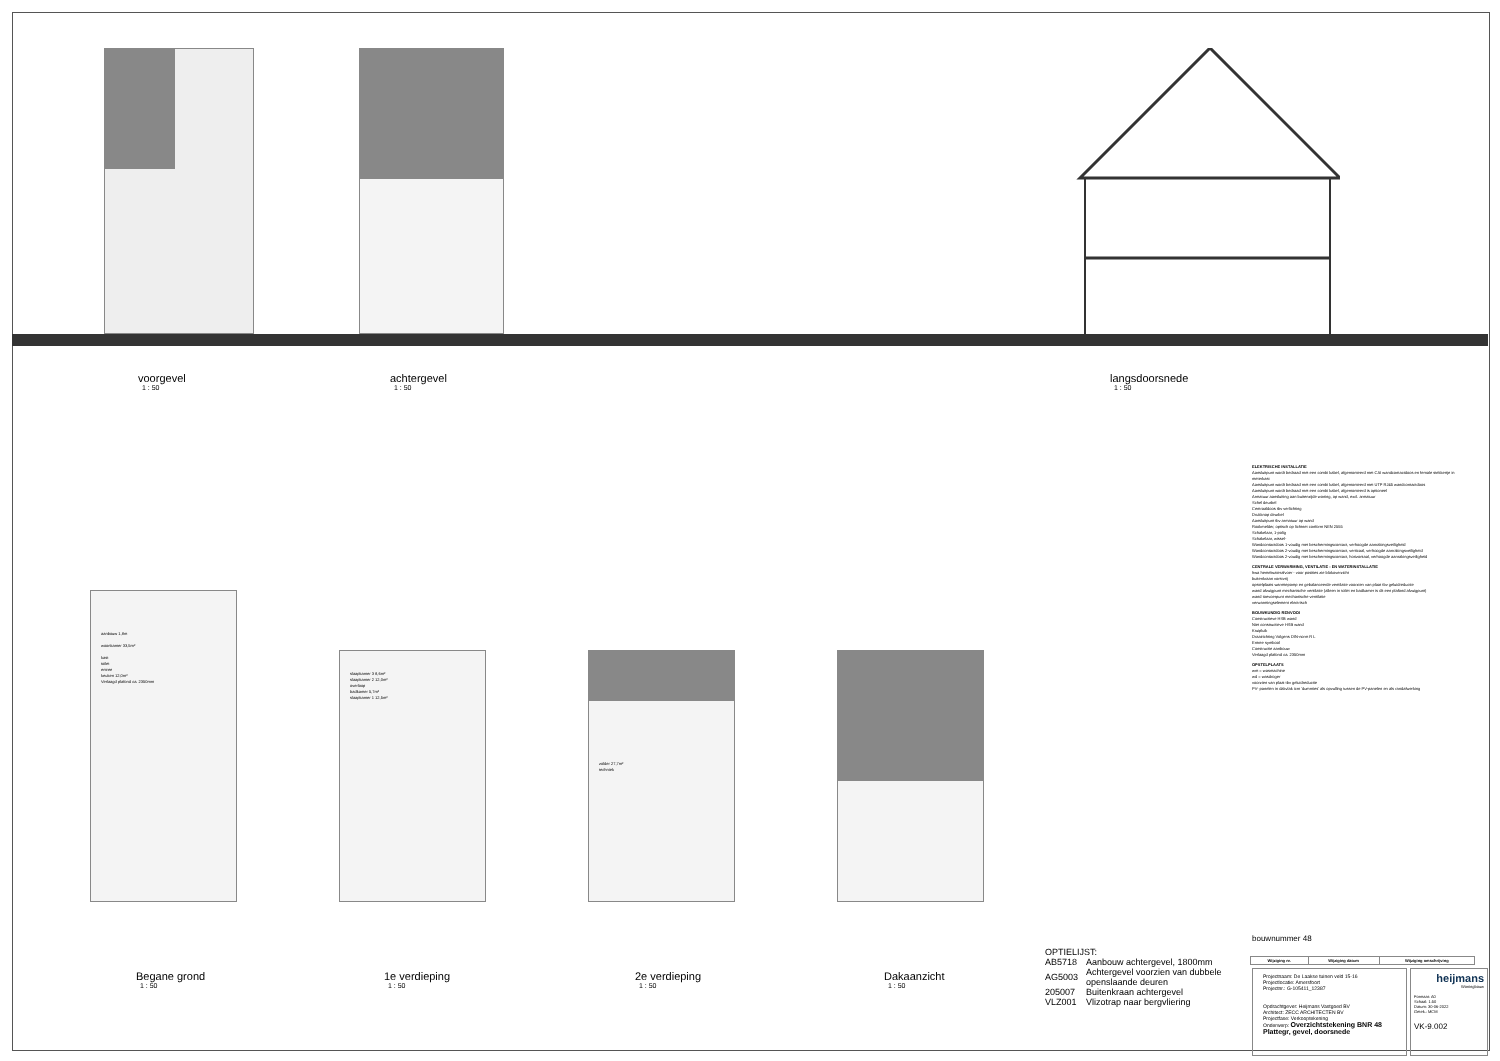voorgevel
1 : 50
achtergevel
1 : 50
langsdoorsnede
1 : 50
aanbouw 1,8m
woonkamer 33,5m²
kast
toilet
entree
keuken 12,0m²
Verlaagd plafond ca. 2350mm
slaapkamer 3 8,6m²
slaapkamer 2 12,0m²
overloop
badkamer 5,7m²
slaapkamer 1 12,5m²
zolder 27,7m²
techniek
Begane grond
1 : 50
1e verdieping
1 : 50
2e verdieping
1 : 50
Dakaanzicht
1 : 50
ELEKTRISCHE INSTALLATIE
Aansluitpunt wordt bedraad met een combi kabel, afgemonteerd met CAI wandcontactdoos en female stekkertje in meterkast
Aansluitpunt wordt bedraad met een combi kabel, afgemonteerd met UTP RJ45 wandcontactdoos
Aansluitpunt wordt bedraad met een combi kabel, afgemonteerd is optioneel
Armatuur aansluiting aan buitenzijde woning, op wand, excl. armatuur
Schel deurbel
Centraaldoos tbv verlichting
Drukknop deurbel
Aansluitpunt tbv armatuur op wand
Rookmelder, optisch op lichtnet conform NEN 2555
Schakelaar, 1-polig
Schakelaar, wissel-
Wandcontactdoos 1-voudig met beschermingscontact, verhoogde aanrakingsveiligheid
Wandcontactdoos 2-voudig met beschermingscontact, verticaal, verhoogde aanrakingsveiligheid
Wandcontactdoos 2-voudig met beschermingscontact, horizontaal, verhoogde aanrakingsveiligheid
CENTRALE VERWARMING, VENTILATIE - EN WATERINSTALLATIE
hwa hemelwaterafvoer - voor posities zie blokoverzicht
buitenkraan vorstvrij
opstelplaats warmtepomp en gebalanceerde ventilatie voorzien van plaat tbv geluidreductie
wand afzuigpunt mechanische ventilatie (alleen in toilet en badkamer is dit een plafond afzuigpunt)
wand toevoerpunt mechanische ventilatie
verwarmingselement electrisch
BOUWKUNDIG RENVOOI
Constructieve HSB wand
Niet constructieve HSB wand
Kruipluik
Draairichting Volgens DIN-norm R L
Entree symbool
Constructie aanbouw
Verlaagd plafond ca. 2350mm
OPSTELPLAATS
wm = wasmachine
wd = wasdroger
voorzien van plaat tbv geluidreductie
PV- panelen in dakvlak icm 'dummies' als opvulling tussen de PV-panelen en als randafwerking
OPTIELIJST:
| AB5718 | Aanbouw achtergevel, 1800mm |
| AG5003 | Achtergevel voorzien van dubbele openslaande deuren |
| 205007 | Buitenkraan achtergevel |
| VLZ001 | Vlizotrap naar bergvliering |
bouwnummer 48
| Wijziging nr. | Wijziging datum | Wijziging omschrijving |
| --- | --- | --- |
Projectnaam: De Laakse tuinen veld 15-16
Projectlocatie: Amersfoort
Projectnr.: G-105411_12387
Opdrachtgever: Heijmans Vastgoed BV
Architect: ZECC ARCHITECTEN BV
Projectfase: Verkooptekening
Onderwerp: Overzichtstekening BNR 48
Plattegr, gevel, doorsnede
heijmans
Woningbouw
Formaat: A0
Schaal: 1:50
Datum: 30-06-2022
Getek.: MCM
VK-9.002